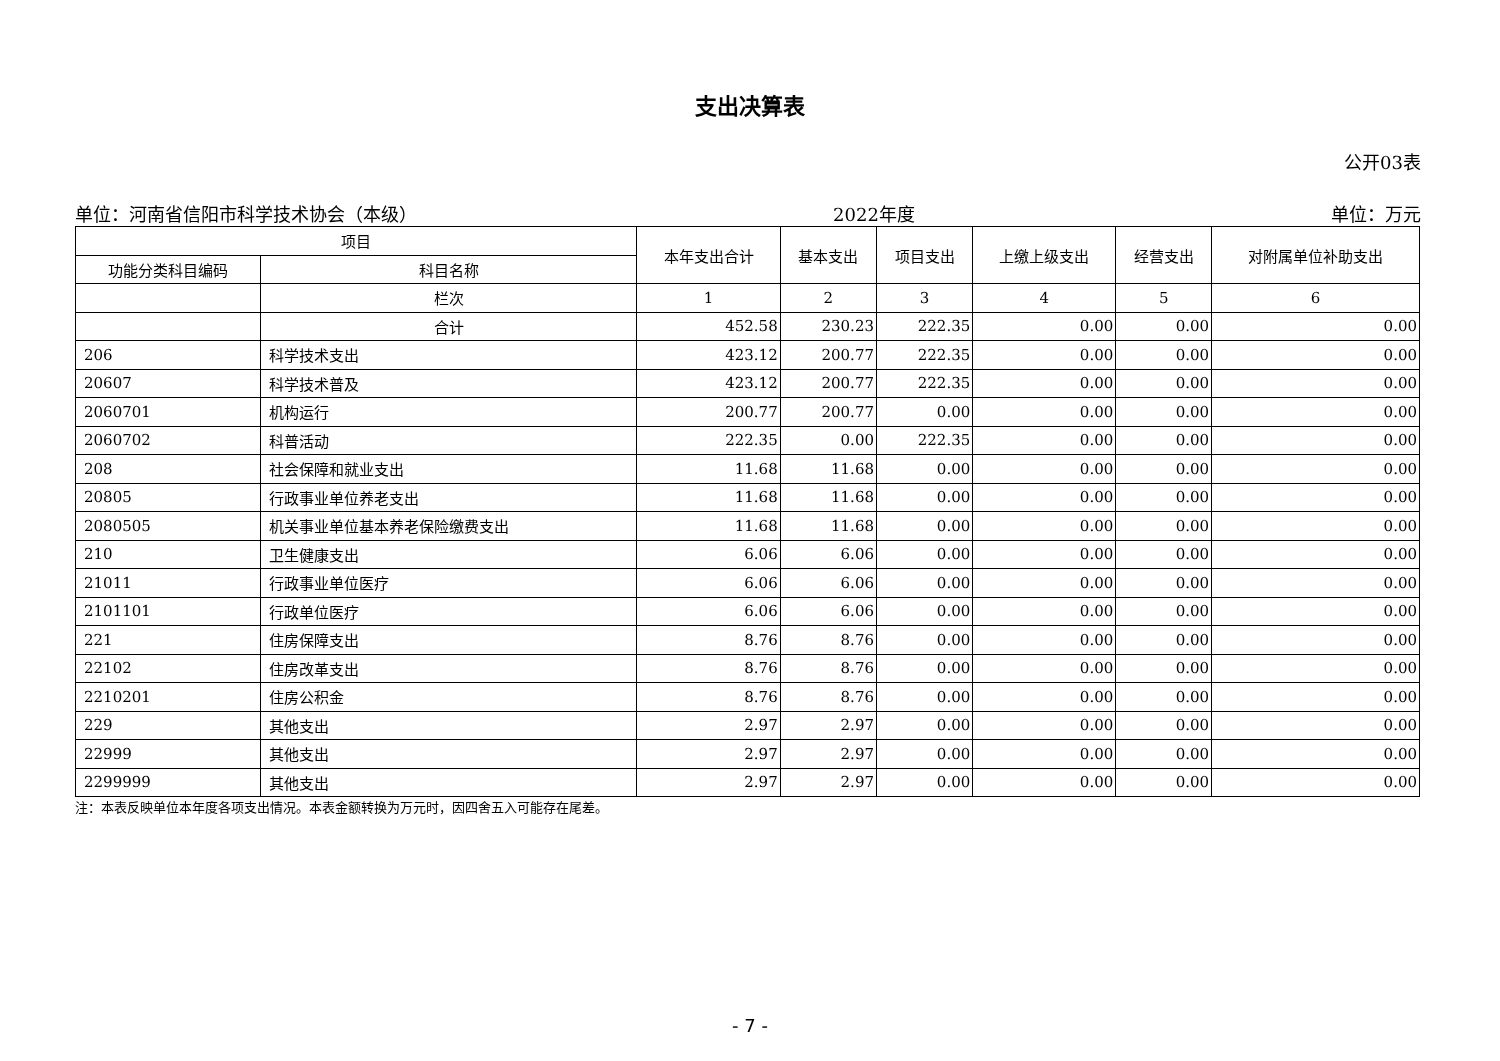支出决算表
公开03表
单位：河南省信阳市科学技术协会（本级） 2022年度 单位：万元
| 项目 | | 本年支出合计 | 基本支出 | 项目支出 | 上缴上级支出 | 经营支出 | 对附属单位补助支出 |
| --- | --- | --- | --- | --- | --- | --- | --- |
| 功能分类科目编码 | 科目名称 | | | | | | |
| | 栏次 | 1 | 2 | 3 | 4 | 5 | 6 |
| | 合计 | 452.58 | 230.23 | 222.35 | 0.00 | 0.00 | 0.00 |
| 206 | 科学技术支出 | 423.12 | 200.77 | 222.35 | 0.00 | 0.00 | 0.00 |
| 20607 | 科学技术普及 | 423.12 | 200.77 | 222.35 | 0.00 | 0.00 | 0.00 |
| 2060701 | 机构运行 | 200.77 | 200.77 | 0.00 | 0.00 | 0.00 | 0.00 |
| 2060702 | 科普活动 | 222.35 | 0.00 | 222.35 | 0.00 | 0.00 | 0.00 |
| 208 | 社会保障和就业支出 | 11.68 | 11.68 | 0.00 | 0.00 | 0.00 | 0.00 |
| 20805 | 行政事业单位养老支出 | 11.68 | 11.68 | 0.00 | 0.00 | 0.00 | 0.00 |
| 2080505 | 机关事业单位基本养老保险缴费支出 | 11.68 | 11.68 | 0.00 | 0.00 | 0.00 | 0.00 |
| 210 | 卫生健康支出 | 6.06 | 6.06 | 0.00 | 0.00 | 0.00 | 0.00 |
| 21011 | 行政事业单位医疗 | 6.06 | 6.06 | 0.00 | 0.00 | 0.00 | 0.00 |
| 2101101 | 行政单位医疗 | 6.06 | 6.06 | 0.00 | 0.00 | 0.00 | 0.00 |
| 221 | 住房保障支出 | 8.76 | 8.76 | 0.00 | 0.00 | 0.00 | 0.00 |
| 22102 | 住房改革支出 | 8.76 | 8.76 | 0.00 | 0.00 | 0.00 | 0.00 |
| 2210201 | 住房公积金 | 8.76 | 8.76 | 0.00 | 0.00 | 0.00 | 0.00 |
| 229 | 其他支出 | 2.97 | 2.97 | 0.00 | 0.00 | 0.00 | 0.00 |
| 22999 | 其他支出 | 2.97 | 2.97 | 0.00 | 0.00 | 0.00 | 0.00 |
| 2299999 | 其他支出 | 2.97 | 2.97 | 0.00 | 0.00 | 0.00 | 0.00 |
注：本表反映单位本年度各项支出情况。本表金额转换为万元时，因四舍五入可能存在尾差。
- 7 -